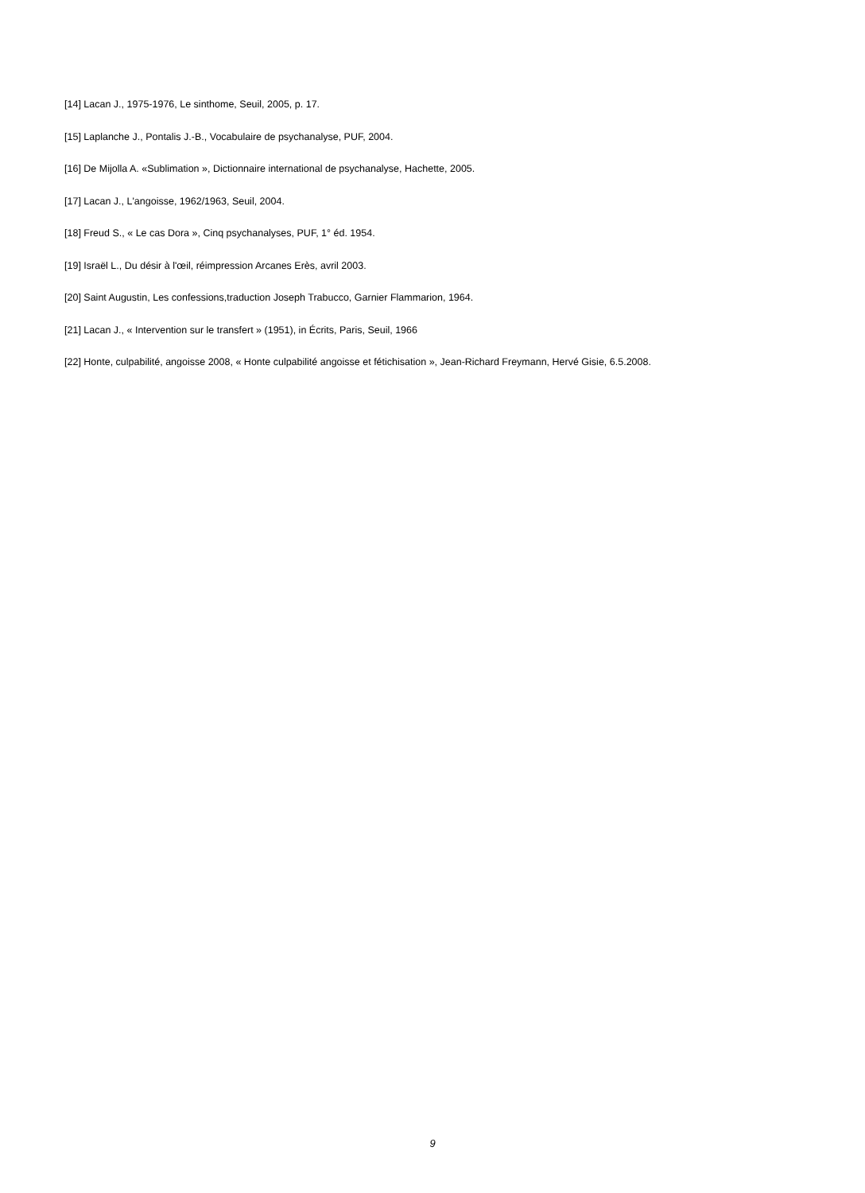[14] Lacan J., 1975-1976, Le sinthome, Seuil, 2005, p. 17.
[15] Laplanche J., Pontalis J.-B., Vocabulaire de psychanalyse, PUF, 2004.
[16] De Mijolla A. «Sublimation », Dictionnaire international de psychanalyse, Hachette, 2005.
[17] Lacan J., L'angoisse, 1962/1963, Seuil, 2004.
[18] Freud S., « Le cas Dora », Cinq psychanalyses, PUF, 1° éd. 1954.
[19] Israël L., Du désir à l'œil, réimpression Arcanes Erès, avril 2003.
[20] Saint Augustin, Les confessions,traduction Joseph Trabucco, Garnier Flammarion, 1964.
[21] Lacan J., « Intervention sur le transfert » (1951), in Écrits, Paris, Seuil, 1966
[22] Honte, culpabilité, angoisse 2008, « Honte culpabilité angoisse et fétichisation », Jean-Richard Freymann, Hervé Gisie, 6.5.2008.
9